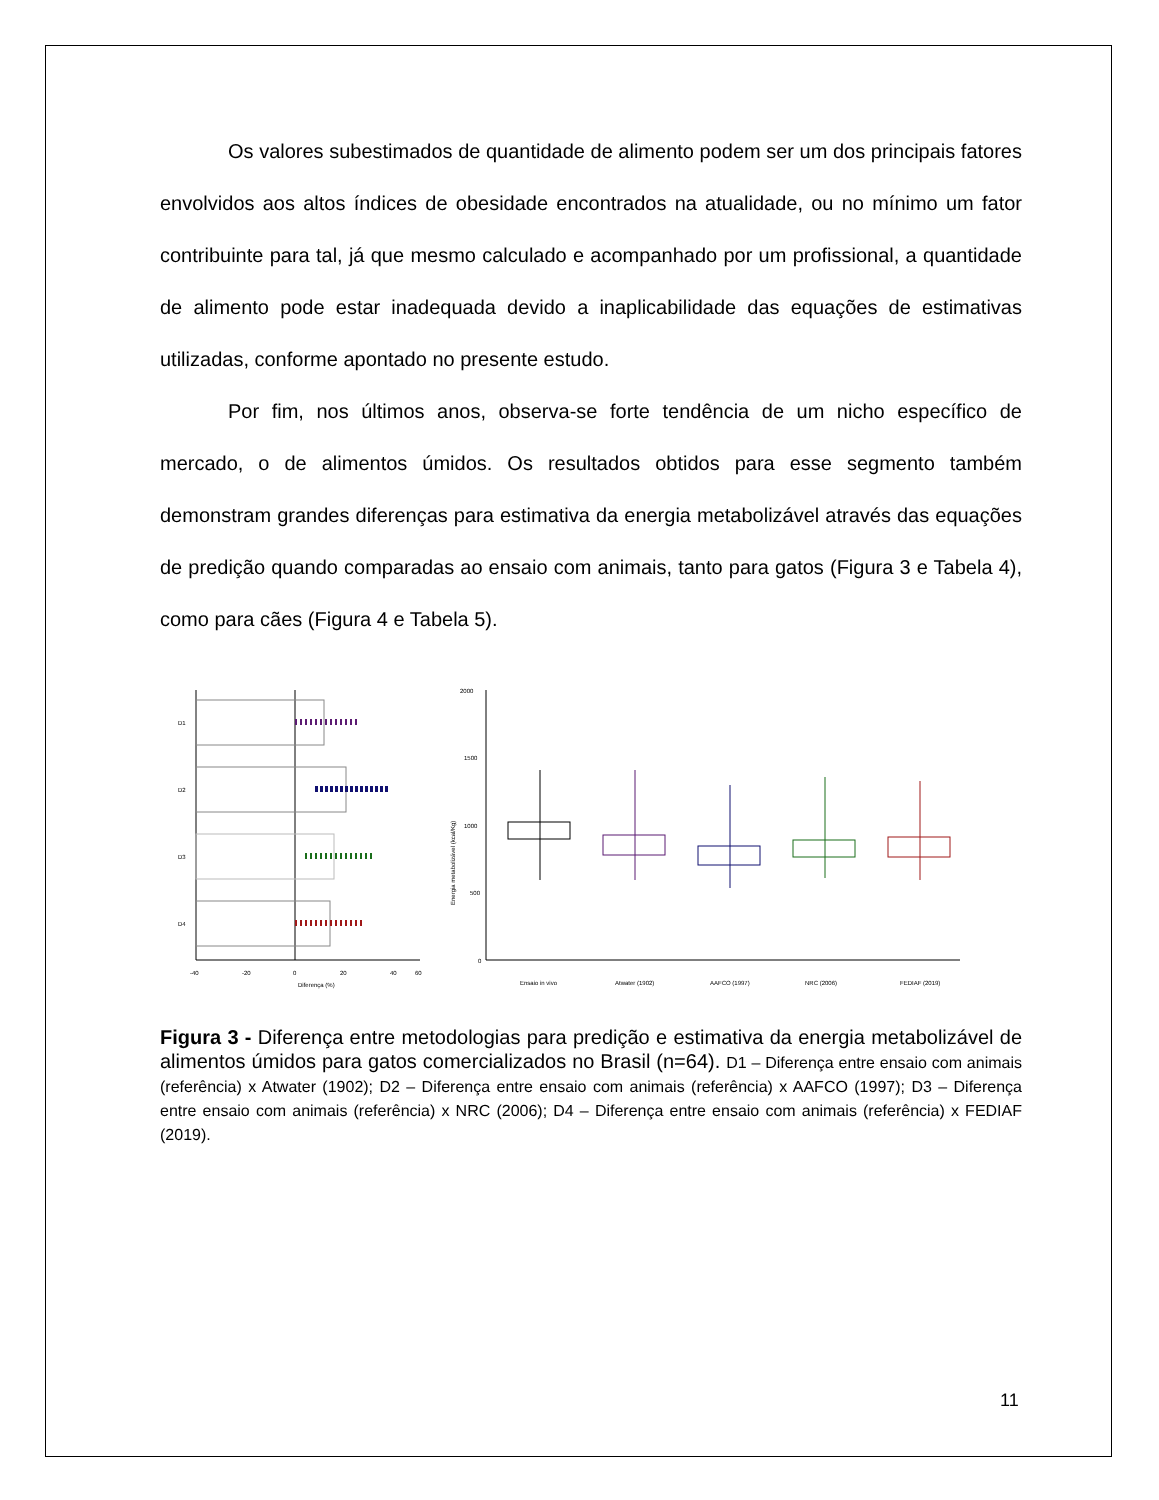Os valores subestimados de quantidade de alimento podem ser um dos principais fatores envolvidos aos altos índices de obesidade encontrados na atualidade, ou no mínimo um fator contribuinte para tal, já que mesmo calculado e acompanhado por um profissional, a quantidade de alimento pode estar inadequada devido a inaplicabilidade das equações de estimativas utilizadas, conforme apontado no presente estudo.
Por fim, nos últimos anos, observa-se forte tendência de um nicho específico de mercado, o de alimentos úmidos. Os resultados obtidos para esse segmento também demonstram grandes diferenças para estimativa da energia metabolizável através das equações de predição quando comparadas ao ensaio com animais, tanto para gatos (Figura 3 e Tabela 4), como para cães (Figura 4 e Tabela 5).
D1
D2
D3
D4
-40
-20
0
20
40
60
Diferença (%)
2000
1500
1000
500
0
Energia metabolizável (kcal/Kg)
Ensaio in vivo
Atwater (1902)
AAFCO (1997)
NRC (2006)
FEDIAF (2019)
Figura 3 - Diferença entre metodologias para predição e estimativa da energia metabolizável de alimentos úmidos para gatos comercializados no Brasil (n=64). D1 – Diferença entre ensaio com animais (referência) x Atwater (1902); D2 – Diferença entre ensaio com animais (referência) x AAFCO (1997); D3 – Diferença entre ensaio com animais (referência) x NRC (2006); D4 – Diferença entre ensaio com animais (referência) x FEDIAF (2019).
11